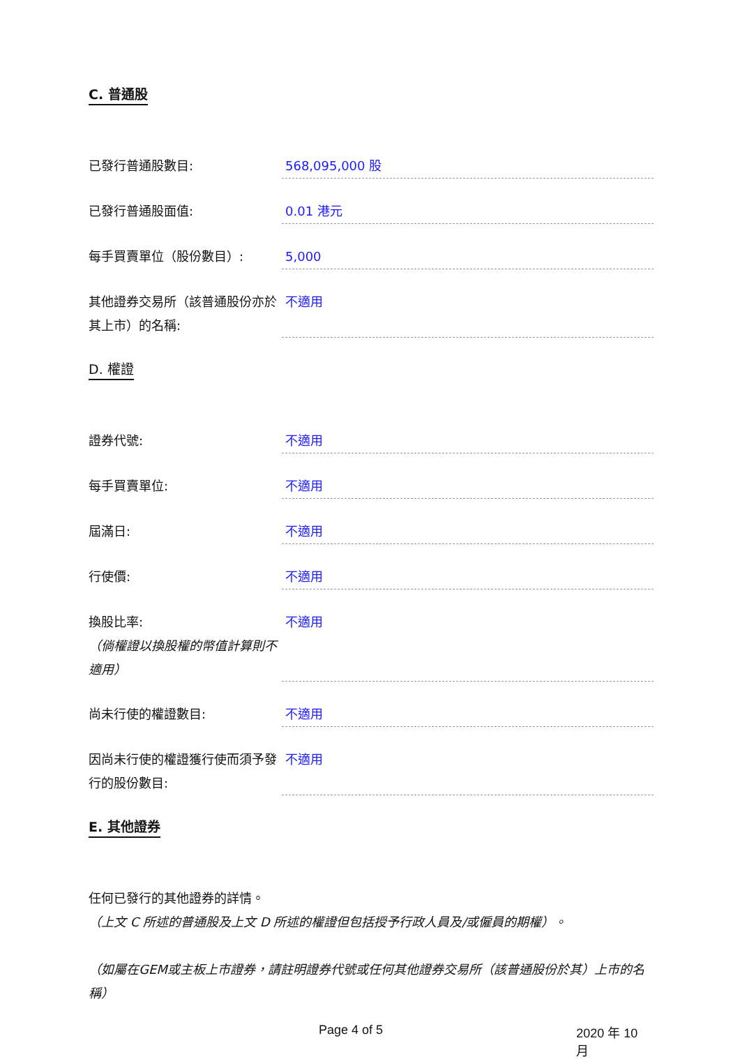C. 普通股
已發行普通股數目: 568,095,000 股
已發行普通股面值: 0.01 港元
每手買賣單位（股份數目）: 5,000
其他證券交易所（該普通股份亦於其上市）的名稱:
不適用
D. 權證
證券代號: 不適用
每手買賣單位: 不適用
屆滿日: 不適用
行使價: 不適用
換股比率:
（倘權證以換股權的幣值計算則不適用）
不適用
尚未行使的權證數目: 不適用
因尚未行使的權證獲行使而須予發行的股份數目:
不適用
E. 其他證券
任何已發行的其他證券的詳情。
（上文 C 所述的普通股及上文 D 所述的權證但包括授予行政人員及/或僱員的期權）。
（如屬在GEM或主板上市證券，請註明證券代號或任何其他證券交易所（該普通股份於其）上市的名稱）
Page 4 of 5 2020 年 10 月